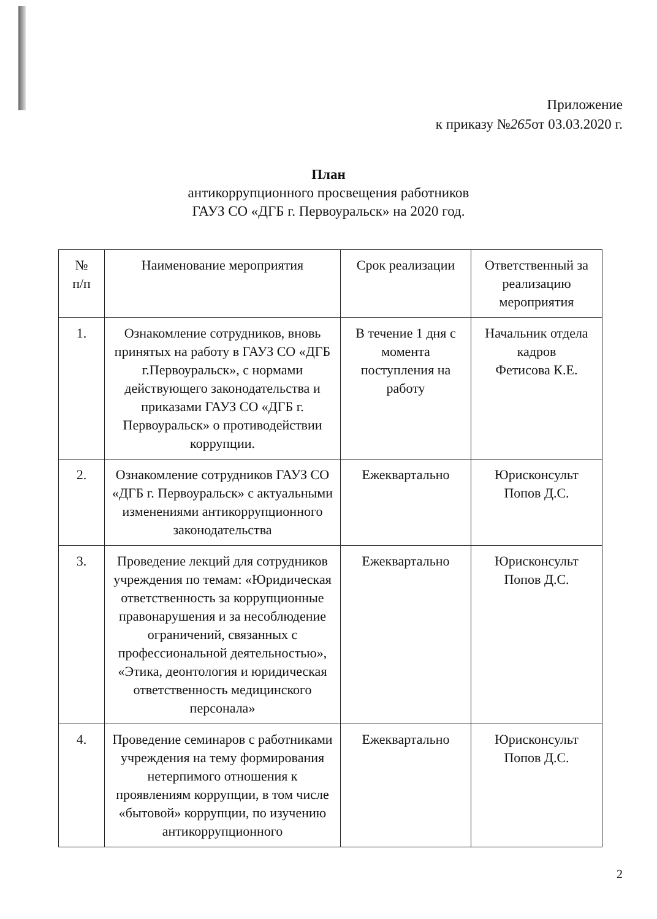Приложение
к приказу №265от 03.03.2020 г.
План
антикоррупционного просвещения работников
ГАУЗ СО «ДГБ г. Первоуральск» на 2020 год.
| № п/п | Наименование мероприятия | Срок реализации | Ответственный за реализацию мероприятия |
| --- | --- | --- | --- |
| 1. | Ознакомление сотрудников, вновь принятых на работу в ГАУЗ СО «ДГБ г.Первоуральск», с нормами действующего законодательства и приказами ГАУЗ СО «ДГБ г. Первоуральск» о противодействии коррупции. | В течение 1 дня с момента поступления на работу | Начальник отдела кадров Фетисова К.Е. |
| 2. | Ознакомление сотрудников ГАУЗ СО «ДГБ г. Первоуральск» с актуальными изменениями антикоррупционного законодательства | Ежеквартально | Юрисконсульт Попов Д.С. |
| 3. | Проведение лекций для сотрудников учреждения по темам: «Юридическая ответственность за коррупционные правонарушения и за несоблюдение ограничений, связанных с профессиональной деятельностью», «Этика, деонтология и юридическая ответственность медицинского персонала» | Ежеквартально | Юрисконсульт Попов Д.С. |
| 4. | Проведение семинаров с работниками учреждения на тему формирования нетерпимого отношения к проявлениям коррупции, в том числе «бытовой» коррупции, по изучению антикоррупционного | Ежеквартально | Юрисконсульт Попов Д.С. |
2